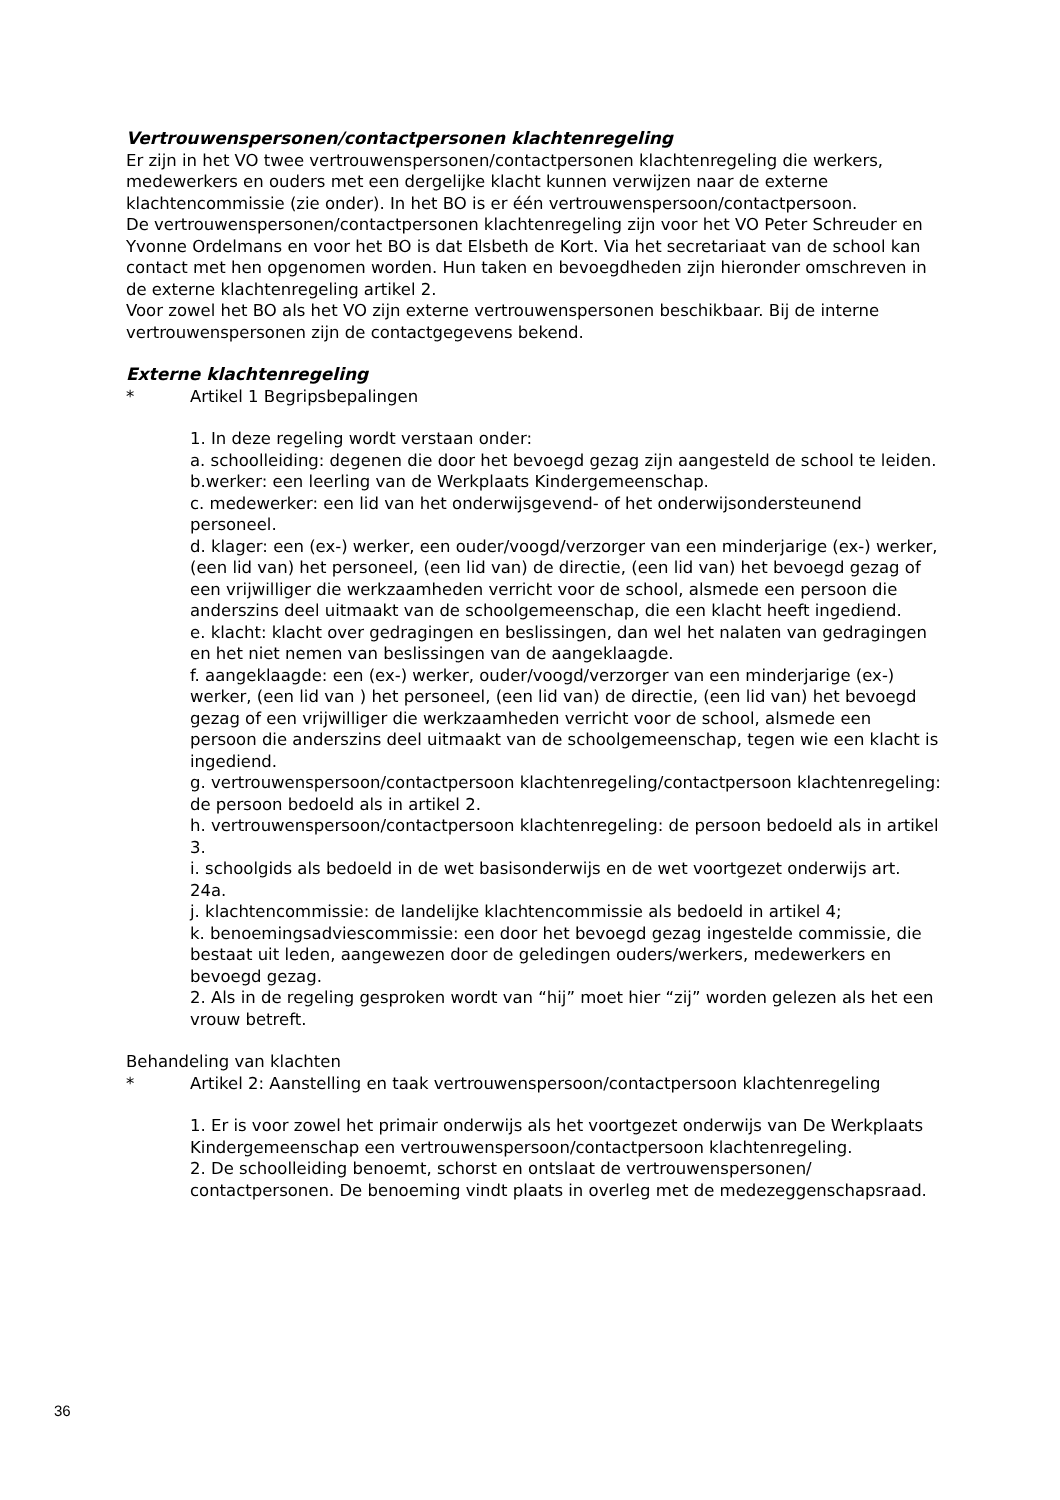Vertrouwenspersonen/contactpersonen klachtenregeling
Er zijn in het VO twee vertrouwenspersonen/contactpersonen klachtenregeling die werkers, medewerkers en ouders met een dergelijke klacht kunnen verwijzen naar de externe klachtencommissie (zie onder). In het BO is er één vertrouwenspersoon/contactpersoon.
De vertrouwenspersonen/contactpersonen klachtenregeling zijn voor het VO Peter Schreuder en Yvonne Ordelmans en voor het BO is dat Elsbeth de Kort. Via het secretariaat van de school kan contact met hen opgenomen worden. Hun taken en bevoegdheden zijn hieronder omschreven in de externe klachtenregeling artikel 2.
Voor zowel het BO als het VO zijn externe vertrouwenspersonen beschikbaar. Bij de interne vertrouwenspersonen zijn de contactgegevens bekend.
Externe klachtenregeling
* Artikel 1 Begripsbepalingen
1. In deze regeling wordt verstaan onder:
a. schoolleiding: degenen die door het bevoegd gezag zijn aangesteld de school te leiden.
b.werker: een leerling van de Werkplaats Kindergemeenschap.
c. medewerker: een lid van het onderwijsgevend- of het onderwijsondersteunend personeel.
d. klager: een (ex-) werker, een ouder/voogd/verzorger van een minderjarige (ex-) werker,(een lid van) het personeel, (een lid van) de directie, (een lid van) het bevoegd gezag of een vrijwilliger die werkzaamheden verricht voor de school, alsmede een persoon die anderszins deel uitmaakt van de schoolgemeenschap, die een klacht heeft ingediend.
e. klacht: klacht over gedragingen en beslissingen, dan wel het nalaten van gedragingen en het niet nemen van beslissingen van de aangeklaagde.
f. aangeklaagde: een (ex-) werker, ouder/voogd/verzorger van een minderjarige (ex-) werker, (een lid van ) het personeel, (een lid van) de directie, (een lid van) het bevoegd gezag of een vrijwilliger die werkzaamheden verricht voor de school, alsmede een persoon die anderszins deel uitmaakt van de schoolgemeenschap, tegen wie een klacht is ingediend.
g. vertrouwenspersoon/contactpersoon klachtenregeling/contactpersoon klachtenregeling: de persoon bedoeld als in artikel 2.
h. vertrouwenspersoon/contactpersoon klachtenregeling: de persoon bedoeld als in artikel 3.
i. schoolgids als bedoeld in de wet basisonderwijs en de wet voortgezet onderwijs art. 24a.
j. klachtencommissie: de landelijke klachtencommissie als bedoeld in artikel 4;
k. benoemingsadviescommissie: een door het bevoegd gezag ingestelde commissie, die bestaat uit leden, aangewezen door de geledingen ouders/werkers, medewerkers en bevoegd gezag.
2. Als in de regeling gesproken wordt van “hij” moet hier “zij” worden gelezen als het een vrouw betreft.
Behandeling van klachten
* Artikel 2: Aanstelling en taak vertrouwenspersoon/contactpersoon klachtenregeling
1. Er is voor zowel het primair onderwijs als het voortgezet onderwijs van De Werkplaats Kindergemeenschap een vertrouwenspersoon/contactpersoon klachtenregeling.
2. De schoolleiding benoemt, schorst en ontslaat de vertrouwenspersonen/ contactpersonen. De benoeming vindt plaats in overleg met de medezeggenschapsraad.
36